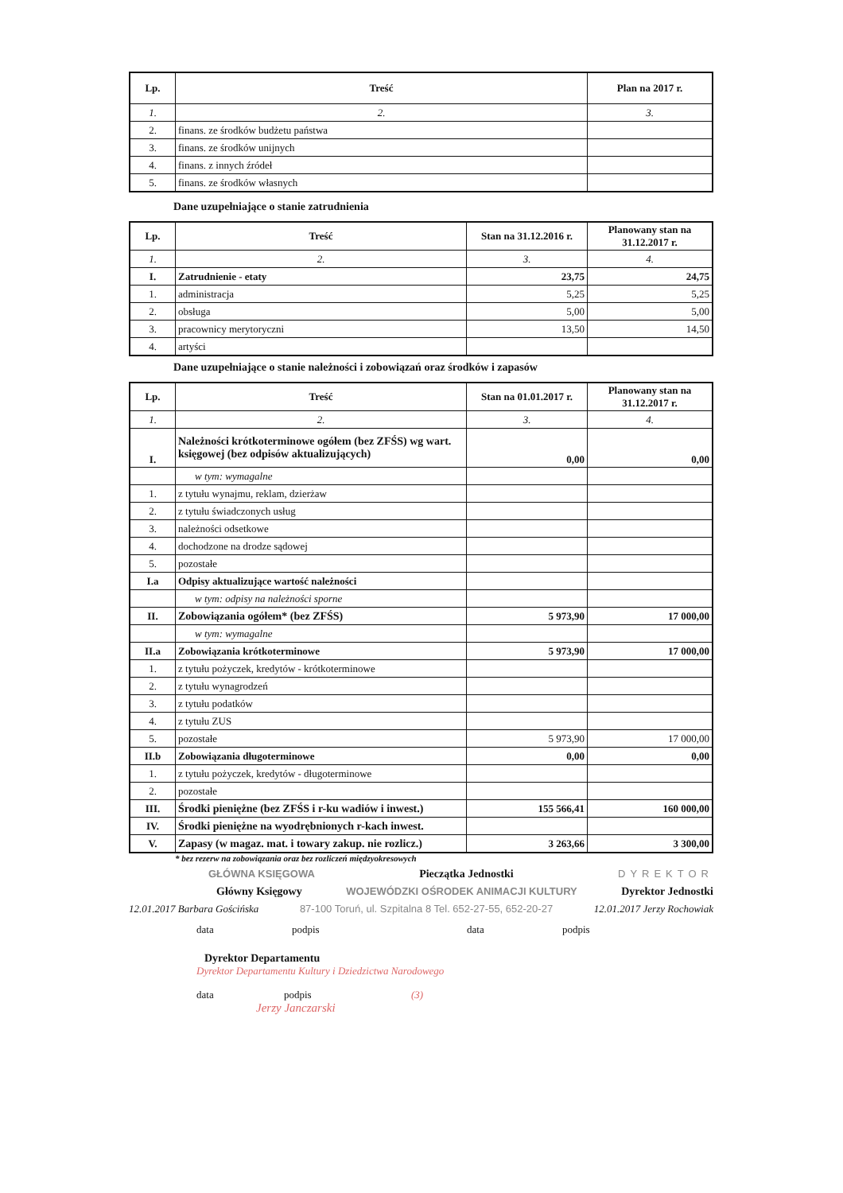| Lp. | Treść | Plan na 2017 r. |
| --- | --- | --- |
| 1. | 2. | 3. |
| 2. | finans. ze środków budżetu państwa | |
| 3. | finans. ze środków unijnych | |
| 4. | finans. z innych źródeł | |
| 5. | finans. ze środków własnych | |
Dane uzupełniające o stanie zatrudnienia
| Lp. | Treść | Stan na 31.12.2016 r. | Planowany stan na 31.12.2017 r. |
| --- | --- | --- | --- |
| 1. | 2. | 3. | 4. |
| I. | Zatrudnienie - etaty | 23,75 | 24,75 |
| 1. | administracja | 5,25 | 5,25 |
| 2. | obsługa | 5,00 | 5,00 |
| 3. | pracownicy merytoryczni | 13,50 | 14,50 |
| 4. | artyści | | |
Dane uzupełniające o stanie należności i zobowiązań oraz środków i zapasów
| Lp. | Treść | Stan na 01.01.2017 r. | Planowany stan na 31.12.2017 r. |
| --- | --- | --- | --- |
| 1. | 2. | 3. | 4. |
| I. | Należności krótkoterminowe ogółem (bez ZFŚS) wg wart. księgowej (bez odpisów aktualizujących) | 0,00 | 0,00 |
| | w tym: wymagalne | | |
| 1. | z tytułu wynajmu, reklam, dzierżaw | | |
| 2. | z tytułu świadczonych usług | | |
| 3. | należności odsetkowe | | |
| 4. | dochodzone na drodze sądowej | | |
| 5. | pozostałe | | |
| I.a | Odpisy aktualizujące wartość należności | | |
| | w tym: odpisy na należności sporne | | |
| II. | Zobowiązania ogółem* (bez ZFŚS) | 5 973,90 | 17 000,00 |
| | w tym: wymagalne | | |
| II.a | Zobowiązania krótkoterminowe | 5 973,90 | 17 000,00 |
| 1. | z tytułu pożyczek, kredytów - krótkoterminowe | | |
| 2. | z tytułu wynagrodzeń | | |
| 3. | z tytułu podatków | | |
| 4. | z tytułu ZUS | | |
| 5. | pozostałe | 5 973,90 | 17 000,00 |
| II.b | Zobowiązania długoterminowe | 0,00 | 0,00 |
| 1. | z tytułu pożyczek, kredytów - długoterminowe | | |
| 2. | pozostałe | | |
| III. | Środki pieniężne (bez ZFŚS i r-ku wadiów i inwest.) | 155 566,41 | 160 000,00 |
| IV. | Środki pieniężne na wyodrębnionych r-kach inwest. | | |
| V. | Zapasy (w magaz. mat. i towary zakup. nie rozlicz.) | 3 263,66 | 3 300,00 |
* bez rezerw na zobowiązania oraz bez rozliczeń międzyokresowych
GŁÓWNA KSIĘGOWA Pieczątka Jednostki DYREKTOR
Główny Księgowy WOJEWÓDZKI OŚRODEK ANIMACJI KULTURY Dyrektor Jednostki
12.01.2017 Barbara Gościńska 87-100 Toruń, ul. Szpitalna 8 Tel. 652-27-55, 652-20-27 12.01.2017 Jerzy Rochowiak
data podpis data podpis
Dyrektor Departamentu
Dyrektor Departamentu Kultury i Dziedzictwa Narodowego
data podpis (3)
Jerzy Janczarski